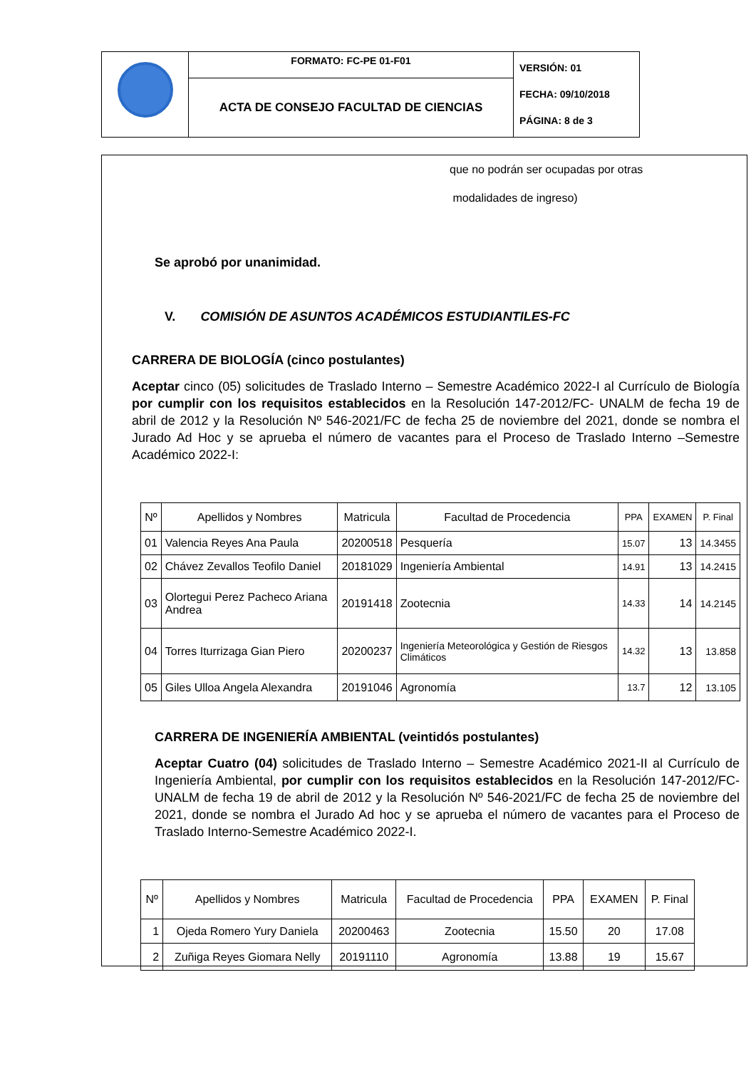| | FORMATO: FC-PE 01-F01 | VERSIÓN: 01 FECHA: 09/10/2018 PÁGINA: 8 de 3 |
| | ACTA DE CONSEJO FACULTAD DE CIENCIAS | |
que no podrán ser ocupadas por otras
modalidades de ingreso)
Se aprobó por unanimidad.
V. COMISIÓN DE ASUNTOS ACADÉMICOS ESTUDIANTILES-FC
CARRERA DE BIOLOGÍA (cinco postulantes)
Aceptar cinco (05) solicitudes de Traslado Interno – Semestre Académico 2022-I al Currículo de Biología por cumplir con los requisitos establecidos en la Resolución 147-2012/FC- UNALM de fecha 19 de abril de 2012 y la Resolución Nº 546-2021/FC de fecha 25 de noviembre del 2021, donde se nombra el Jurado Ad Hoc y se aprueba el número de vacantes para el Proceso de Traslado Interno –Semestre Académico 2022-I:
| Nº | Apellidos y Nombres | Matricula | Facultad de Procedencia | PPA | EXAMEN | P. Final |
| --- | --- | --- | --- | --- | --- | --- |
| 01 | Valencia Reyes Ana Paula | 20200518 | Pesquería | 15.07 | 13 | 14.3455 |
| 02 | Chávez Zevallos Teofilo Daniel | 20181029 | Ingeniería Ambiental | 14.91 | 13 | 14.2415 |
| 03 | Olortegui Perez Pacheco Ariana Andrea | 20191418 | Zootecnia | 14.33 | 14 | 14.2145 |
| 04 | Torres Iturrizaga Gian Piero | 20200237 | Ingeniería Meteorológica y Gestión de Riesgos Climáticos | 14.32 | 13 | 13.858 |
| 05 | Giles Ulloa Angela Alexandra | 20191046 | Agronomía | 13.7 | 12 | 13.105 |
CARRERA DE INGENIERÍA AMBIENTAL (veintidós postulantes)
Aceptar Cuatro (04) solicitudes de Traslado Interno – Semestre Académico 2021-II al Currículo de Ingeniería Ambiental, por cumplir con los requisitos establecidos en la Resolución 147-2012/FC-UNALM de fecha 19 de abril de 2012 y la Resolución Nº 546-2021/FC de fecha 25 de noviembre del 2021, donde se nombra el Jurado Ad hoc y se aprueba el número de vacantes para el Proceso de Traslado Interno-Semestre Académico 2022-I.
| Nº | Apellidos y Nombres | Matricula | Facultad de Procedencia | PPA | EXAMEN | P. Final |
| --- | --- | --- | --- | --- | --- | --- |
| 1 | Ojeda Romero Yury Daniela | 20200463 | Zootecnia | 15.50 | 20 | 17.08 |
| 2 | Zuñiga Reyes Giomara Nelly | 20191110 | Agronomía | 13.88 | 19 | 15.67 |